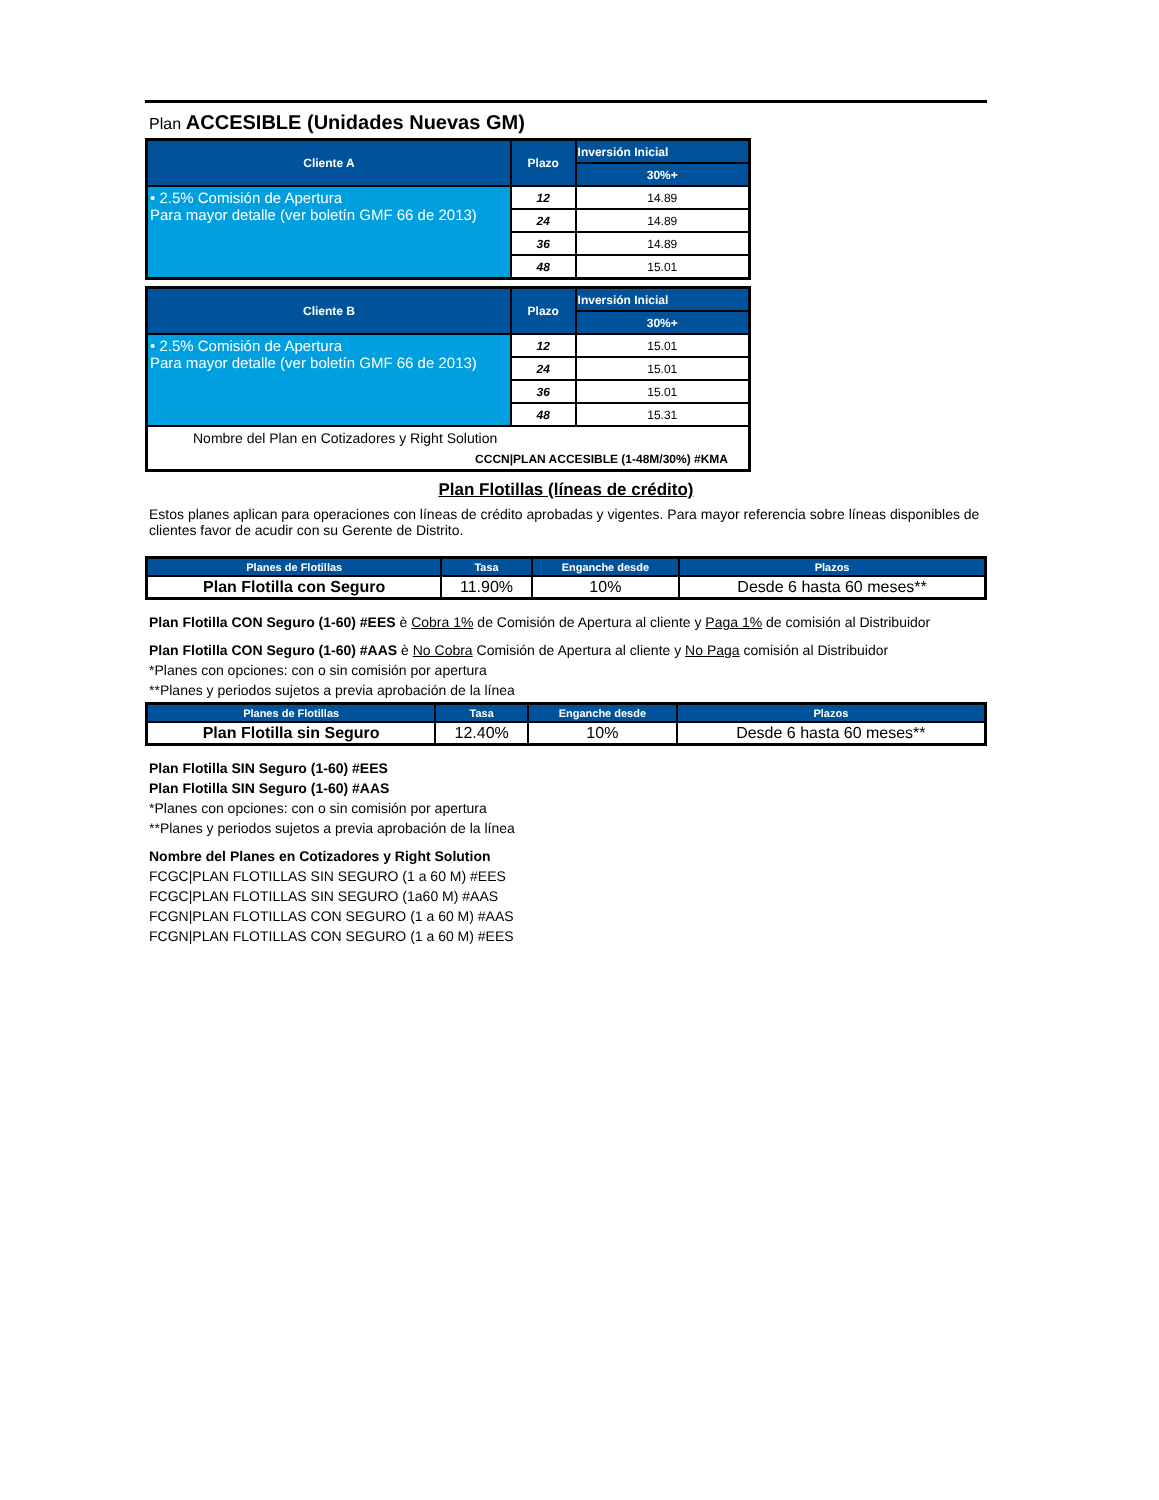Plan ACCESIBLE (Unidades Nuevas GM)
| Cliente A | Plazo | Inversión Inicial |
| --- | --- | --- |
| | | 30%+ |
| • 2.5% Comisión de Apertura Para mayor detalle (ver boletín GMF 66 de 2013) | 12 | 14.89 |
| | 24 | 14.89 |
| | 36 | 14.89 |
| | 48 | 15.01 |
| Cliente B | Plazo | Inversión Inicial |
| --- | --- | --- |
| | | 30%+ |
| • 2.5% Comisión de Apertura Para mayor detalle (ver boletín GMF 66 de 2013) | 12 | 15.01 |
| | 24 | 15.01 |
| | 36 | 15.01 |
| | 48 | 15.31 |
| Nombre del Plan en Cotizadores y Right Solution | | |
| CCCN/PLAN ACCESIBLE (1-48M/30%) #KMA | | |
Plan Flotillas (líneas de crédito)
Estos planes aplican para operaciones con líneas de crédito aprobadas y vigentes. Para mayor referencia sobre líneas disponibles de clientes favor de acudir con su Gerente de Distrito.
| Planes de Flotillas | Tasa | Enganche desde | Plazos |
| --- | --- | --- | --- |
| Plan Flotilla con Seguro | 11.90% | 10% | Desde 6 hasta 60 meses** |
Plan Flotilla CON Seguro (1-60) #EES è Cobra 1% de Comisión de Apertura al cliente y Paga 1% de comisión al Distribuidor
Plan Flotilla CON Seguro (1-60) #AAS è No Cobra Comisión de Apertura al cliente y No Paga comisión al Distribuidor
*Planes con opciones: con o sin comisión por apertura
**Planes y periodos sujetos a previa aprobación de la línea
| Planes de Flotillas | Tasa | Enganche desde | Plazos |
| --- | --- | --- | --- |
| Plan Flotilla sin Seguro | 12.40% | 10% | Desde 6 hasta 60 meses** |
Plan Flotilla SIN Seguro (1-60) #EES
Plan Flotilla SIN Seguro (1-60) #AAS
*Planes con opciones: con o sin comisión por apertura
**Planes y periodos sujetos a previa aprobación de la línea
Nombre del Planes en Cotizadores y Right Solution
FCGC|PLAN FLOTILLAS SIN SEGURO (1 a 60 M) #EES
FCGC|PLAN FLOTILLAS SIN SEGURO (1a60 M) #AAS
FCGN|PLAN FLOTILLAS CON SEGURO (1 a 60 M) #AAS
FCGN|PLAN FLOTILLAS CON SEGURO (1 a 60 M) #EES